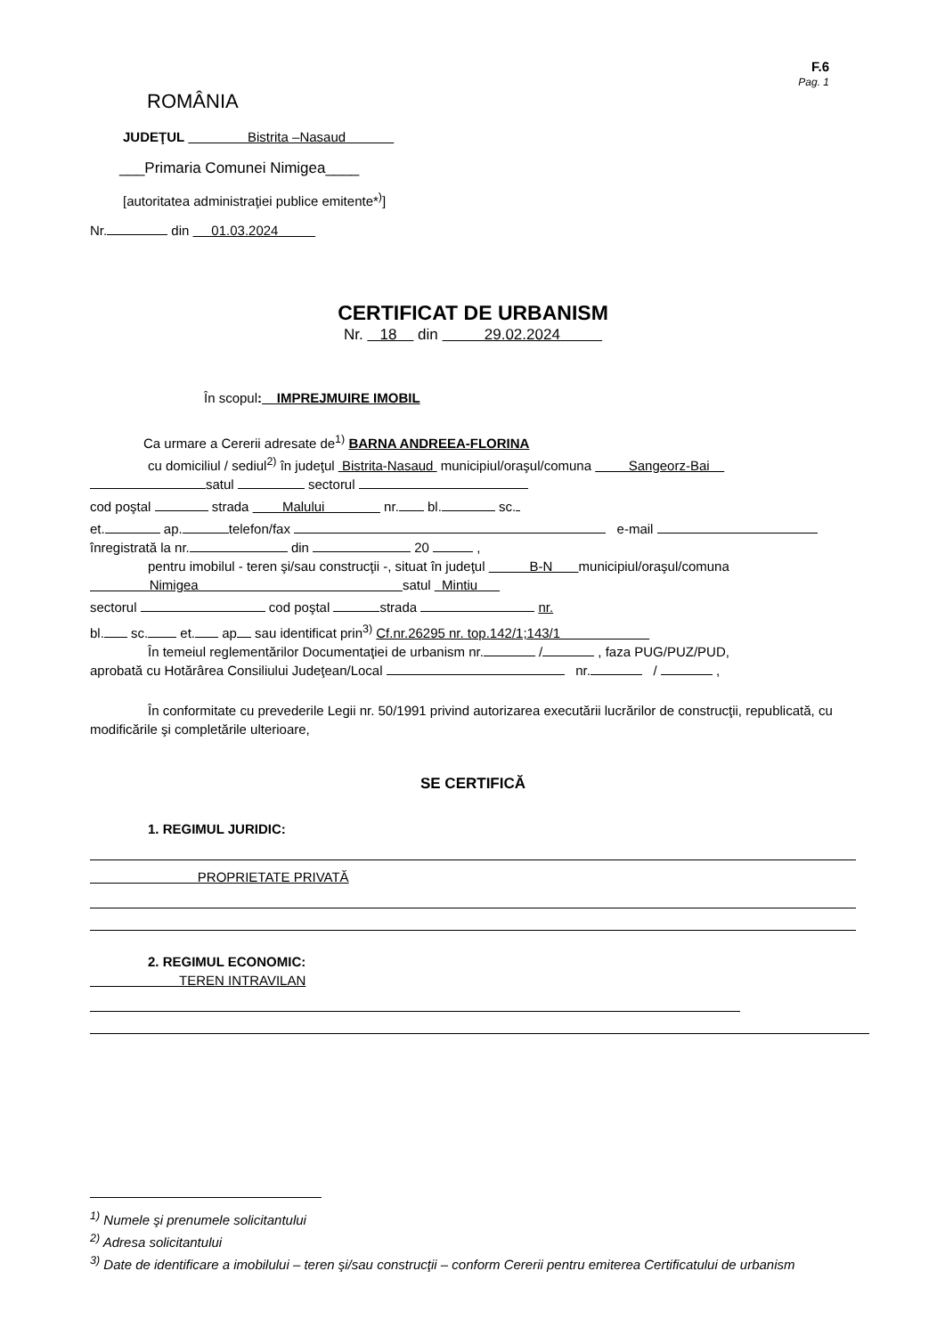F.6
Pag. 1
ROMÂNIA
JUDEŢUL Bistrita –Nasaud
___Primaria Comunei Nimigea____
[autoritatea administraţiei publice emitente*<sup>)</sup>]
Nr. din 01.03.2024
CERTIFICAT DE URBANISM
Nr. 18 din 29.02.2024
În scopul: IMPREJMUIRE IMOBIL
Ca urmare a Cererii adresate de<sup>1)</sup> BARNA ANDREEA-FLORINA
cu domiciliul / sediul<sup>2)</sup> în judeţul Bistrita-Nasaud municipiul/oraşul/comuna Sangeorz-Bai
satul sectorul
cod poştal strada Malului nr. bl. sc.
et. ap. telefon/fax e-mail
înregistrată la nr. din 20 ,
pentru imobilul - teren şi/sau construcţii -, situat în judeţul B-N municipiul/oraşul/comuna
Nimigea satul Mintiu
sectorul cod poştal strada nr.
bl. sc. et. ap sau identificat prin<sup>3)</sup> Cf.nr.26295 nr. top.142/1;143/1
În temeiul reglementărilor Documentaţiei de urbanism nr. / , faza PUG/PUZ/PUD,
aprobată cu Hotărârea Consiliului Judeţean/Local nr. / ,
În conformitate cu prevederile Legii nr. 50/1991 privind autorizarea executării lucrărilor de construcţii, republicată, cu modificările şi completările ulterioare,
SE CERTIFICĂ
1. REGIMUL JURIDIC:
PROPRIETATE PRIVATĂ
2. REGIMUL ECONOMIC:
TEREN INTRAVILAN
<sup>1)</sup> Numele şi prenumele solicitantului
<sup>2)</sup> Adresa solicitantului
<sup>3)</sup> Date de identificare a imobilului – teren şi/sau construcţii – conform Cererii pentru emiterea Certificatului de urbanism